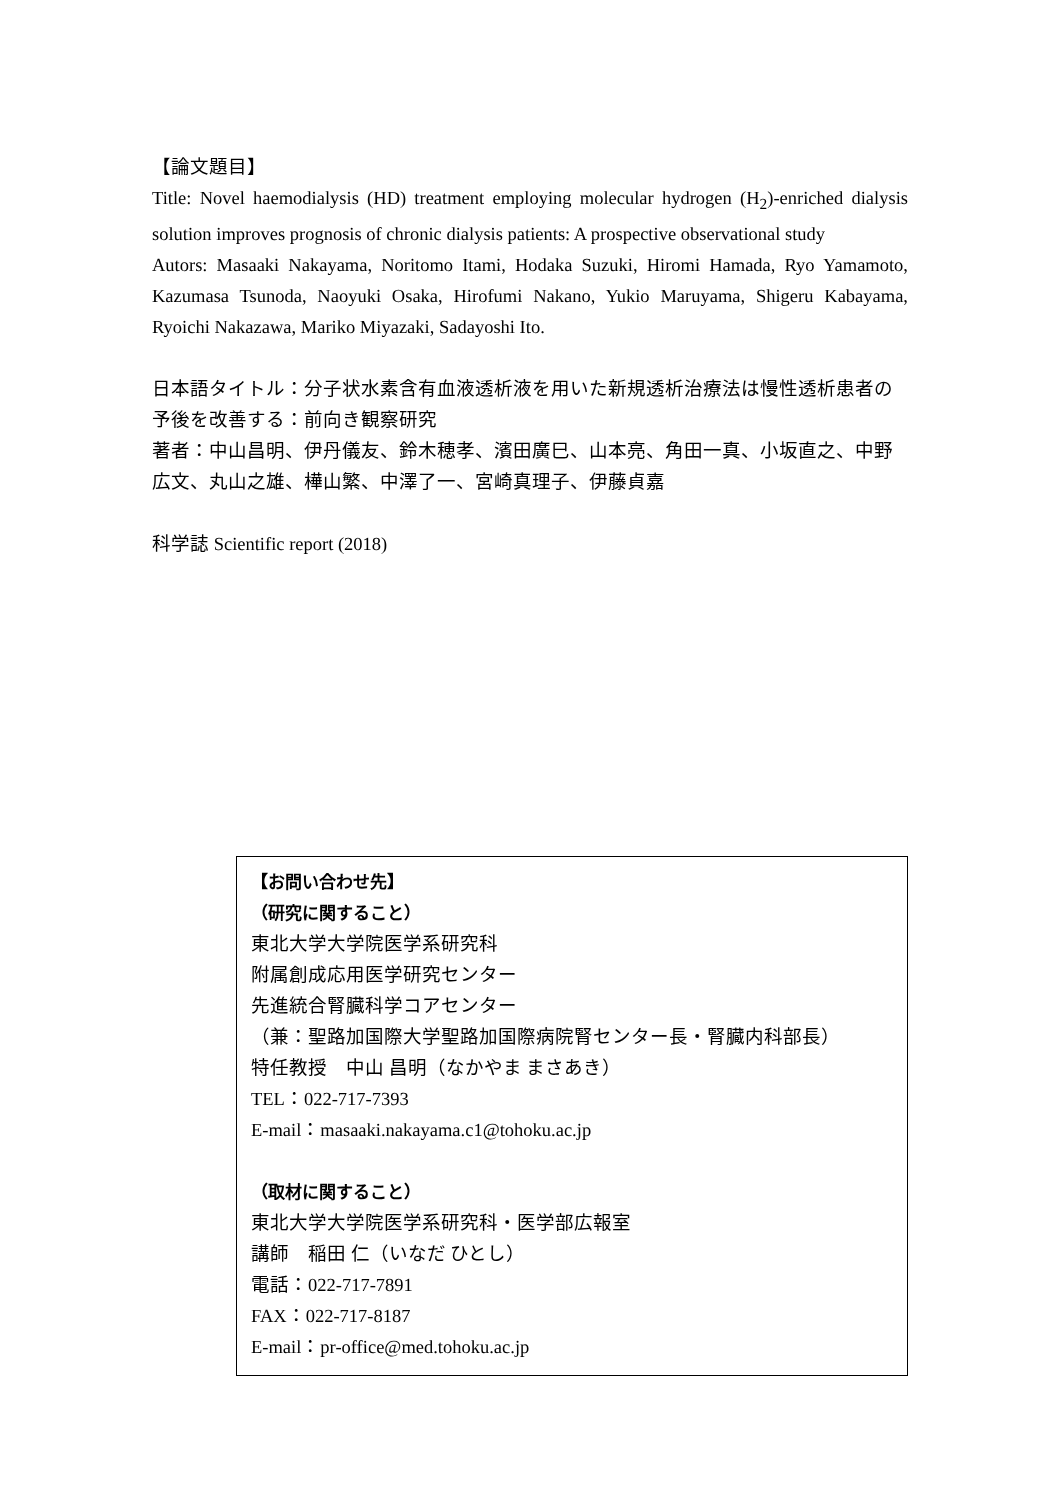【論文題目】
Title: Novel haemodialysis (HD) treatment employing molecular hydrogen (H<sub>2</sub>)-enriched dialysis solution improves prognosis of chronic dialysis patients: A prospective observational study
Autors: Masaaki Nakayama, Noritomo Itami, Hodaka Suzuki, Hiromi Hamada, Ryo Yamamoto, Kazumasa Tsunoda, Naoyuki Osaka, Hirofumi Nakano, Yukio Maruyama, Shigeru Kabayama, Ryoichi Nakazawa, Mariko Miyazaki, Sadayoshi Ito.
日本語タイトル：分子状水素含有血液透析液を用いた新規透析治療法は慢性透析患者の予後を改善する：前向き観察研究
著者：中山昌明、伊丹儀友、鈴木穂孝、濱田廣巳、山本亮、角田一真、小坂直之、中野広文、丸山之雄、樺山繁、中澤了一、宮崎真理子、伊藤貞嘉
科学誌 Scientific report (2018)
【お問い合わせ先】
（研究に関すること）
東北大学大学院医学系研究科
附属創成応用医学研究センター
先進統合腎臓科学コアセンター
（兼：聖路加国際大学聖路加国際病院腎センター長・腎臓内科部長）
特任教授　中山 昌明（なかやま まさあき）
TEL：022-717-7393
E-mail：masaaki.nakayama.c1@tohoku.ac.jp
（取材に関すること）
東北大学大学院医学系研究科・医学部広報室
講師　稲田 仁（いなだ ひとし）
電話：022-717-7891
FAX：022-717-8187
E-mail：pr-office@med.tohoku.ac.jp